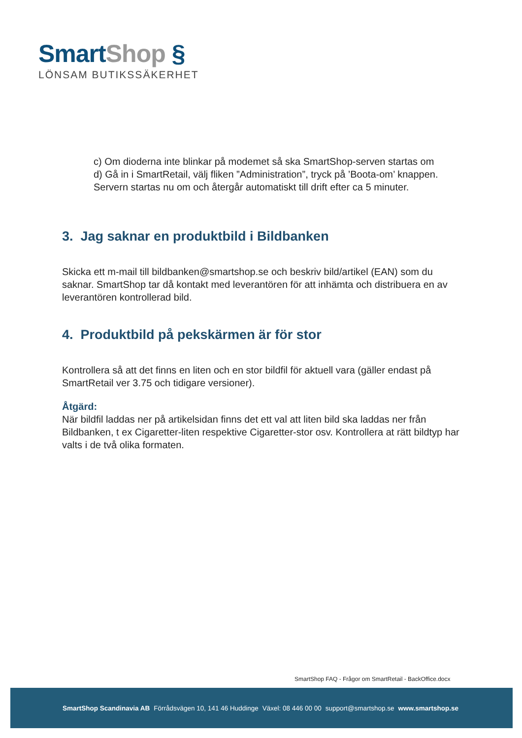Smart Shop §
LÖNSAM BUTIKSSÄKERHET
c) Om dioderna inte blinkar på modemet så ska SmartShop-serven startas om
d) Gå in i SmartRetail, välj fliken ”Administration”, tryck på ’Boota-om’ knappen. Servern startas nu om och återgår automatiskt till drift efter ca 5 minuter.
3. Jag saknar en produktbild i Bildbanken
Skicka ett m-mail till bildbanken@smartshop.se och beskriv bild/artikel (EAN) som du saknar. SmartShop tar då kontakt med leverantören för att inhämta och distribuera en av leverantören kontrollerad bild.
4. Produktbild på pekskärmen är för stor
Kontrollera så att det finns en liten och en stor bildfil för aktuell vara (gäller endast på SmartRetail ver 3.75 och tidigare versioner).
Åtgärd:
När bildfil laddas ner på artikelsidan finns det ett val att liten bild ska laddas ner från Bildbanken, t ex Cigaretter-liten respektive Cigaretter-stor osv. Kontrollera at rätt bildtyp har valts i de två olika formaten.
SmartShop FAQ - Frågor om SmartRetail - BackOffice.docx
SmartShop Scandinavia AB Förrådsvägen 10, 141 46 Huddinge Växel: 08 446 00 00 support@smartshop.se www.smartshop.se